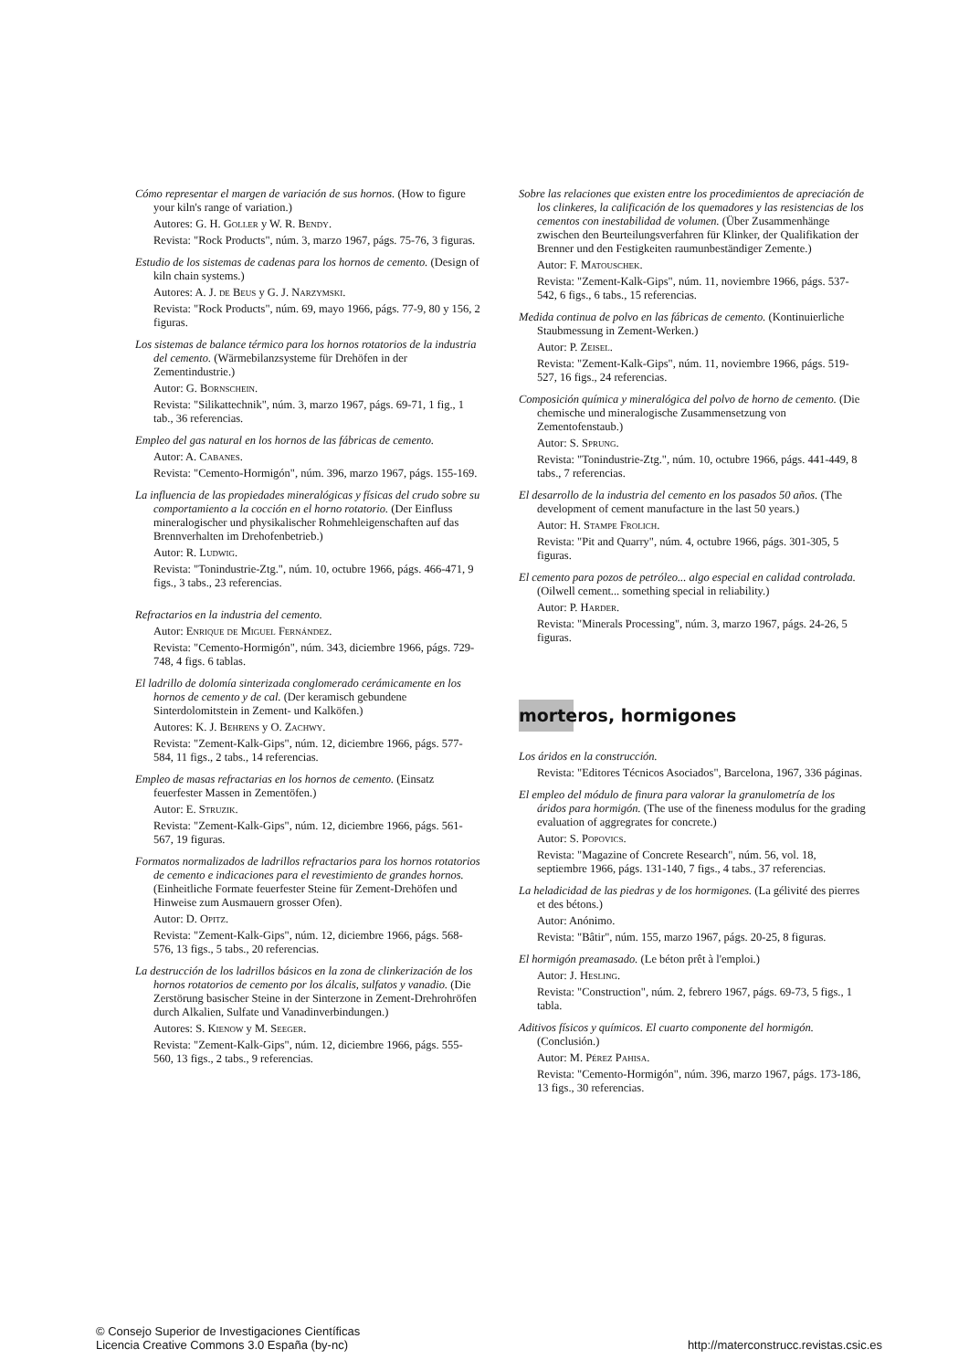Cómo representar el margen de variación de sus hornos. (How to figure your kiln's range of variation.)
Autores: G. H. Goller y W. R. Bendy.
Revista: "Rock Products", núm. 3, marzo 1967, págs. 75-76, 3 figuras.
Estudio de los sistemas de cadenas para los hornos de cemento. (Design of kiln chain systems.)
Autores: A. J. de Beus y G. J. Narzymski.
Revista: "Rock Products", núm. 69, mayo 1966, págs. 77-9, 80 y 156, 2 figuras.
Los sistemas de balance térmico para los hornos rotatorios de la industria del cemento. (Wärmebilanzsysteme für Drehöfen in der Zementindustrie.)
Autor: G. Bornschein.
Revista: "Silikattechnik", núm. 3, marzo 1967, págs. 69-71, 1 fig., 1 tab., 36 referencias.
Empleo del gas natural en los hornos de las fábricas de cemento.
Autor: A. Cabanes.
Revista: "Cemento-Hormigón", núm. 396, marzo 1967, págs. 155-169.
La influencia de las propiedades mineralógicas y físicas del crudo sobre su comportamiento a la cocción en el horno rotatorio. (Der Einfluss mineralogischer und physikalischer Rohmehleigenschaften auf das Brennverhalten im Drehofenbetrieb.)
Autor: R. Ludwig.
Revista: "Tonindustrie-Ztg.", núm. 10, octubre 1966, págs. 466-471, 9 figs., 3 tabs., 23 referencias.
Refractarios en la industria del cemento.
Autor: Enrique de Miguel Fernández.
Revista: "Cemento-Hormigón", núm. 343, diciembre 1966, págs. 729-748, 4 figs. 6 tablas.
El ladrillo de dolomía sinterizada conglomerado cerámicamente en los hornos de cemento y de cal. (Der keramisch gebundene Sinterdolomitstein in Zement- und Kalköfen.)
Autores: K. J. Behrens y O. Zachwy.
Revista: "Zement-Kalk-Gips", núm. 12, diciembre 1966, págs. 577-584, 11 figs., 2 tabs., 14 referencias.
Empleo de masas refractarias en los hornos de cemento. (Einsatz feuerfester Massen in Zementöfen.)
Autor: E. Struzik.
Revista: "Zement-Kalk-Gips", núm. 12, diciembre 1966, págs. 561-567, 19 figuras.
Formatos normalizados de ladrillos refractarios para los hornos rotatorios de cemento e indicaciones para el revestimiento de grandes hornos. (Einheitliche Formate feuerfester Steine für Zement-Drehöfen und Hinweise zum Ausmauern grosser Ofen).
Autor: D. Opitz.
Revista: "Zement-Kalk-Gips", núm. 12, diciembre 1966, págs. 568-576, 13 figs., 5 tabs., 20 referencias.
La destrucción de los ladrillos básicos en la zona de clinkerización de los hornos rotatorios de cemento por los álcalis, sulfatos y vanadio. (Die Zerstörung basischer Steine in der Sinterzone in Zement-Drehrohröfen durch Alkalien, Sulfate und Vanadinverbindungen.)
Autores: S. Kienow y M. Seeger.
Revista: "Zement-Kalk-Gips", núm. 12, diciembre 1966, págs. 555-560, 13 figs., 2 tabs., 9 referencias.
Sobre las relaciones que existen entre los procedimientos de apreciación de los clinkeres, la calificación de los quemadores y las resistencias de los cementos con inestabilidad de volumen. (Über Zusammenhänge zwischen den Beurteilungsverfahren für Klinker, der Qualifikation der Brenner und den Festigkeiten raumunbeständiger Zemente.)
Autor: F. Matouschek.
Revista: "Zement-Kalk-Gips", núm. 11, noviembre 1966, págs. 537-542, 6 figs., 6 tabs., 15 referencias.
Medida continua de polvo en las fábricas de cemento. (Kontinuierliche Staubmessung in Zement-Werken.)
Autor: P. Zeisel.
Revista: "Zement-Kalk-Gips", núm. 11, noviembre 1966, págs. 519-527, 16 figs., 24 referencias.
Composición química y mineralógica del polvo de horno de cemento. (Die chemische und mineralogische Zusammensetzung von Zementofenstaub.)
Autor: S. Sprung.
Revista: "Tonindustrie-Ztg.", núm. 10, octubre 1966, págs. 441-449, 8 tabs., 7 referencias.
El desarrollo de la industria del cemento en los pasados 50 años. (The development of cement manufacture in the last 50 years.)
Autor: H. Stampe Frolich.
Revista: "Pit and Quarry", núm. 4, octubre 1966, págs. 301-305, 5 figuras.
El cemento para pozos de petróleo... algo especial en calidad controlada. (Oilwell cement... something special in reliability.)
Autor: P. Harder.
Revista: "Minerals Processing", núm. 3, marzo 1967, págs. 24-26, 5 figuras.
morteros, hormigones
Los áridos en la construcción.
Revista: "Editores Técnicos Asociados", Barcelona, 1967, 336 páginas.
El empleo del módulo de finura para valorar la granulometría de los áridos para hormigón. (The use of the fineness modulus for the grading evaluation of aggregrates for concrete.)
Autor: S. Popovics.
Revista: "Magazine of Concrete Research", núm. 56, vol. 18, septiembre 1966, págs. 131-140, 7 figs., 4 tabs., 37 referencias.
La heladicidad de las piedras y de los hormigones. (La gélivité des pierres et des bétons.)
Autor: Anónimo.
Revista: "Bâtir", núm. 155, marzo 1967, págs. 20-25, 8 figuras.
El hormigón preamasado. (Le béton prêt à l'emploi.)
Autor: J. Hesling.
Revista: "Construction", núm. 2, febrero 1967, págs. 69-73, 5 figs., 1 tabla.
Aditivos físicos y químicos. El cuarto componente del hormigón. (Conclusión.)
Autor: M. Pérez Pahisa.
Revista: "Cemento-Hormigón", núm. 396, marzo 1967, págs. 173-186, 13 figs., 30 referencias.
© Consejo Superior de Investigaciones Científicas
Licencia Creative Commons 3.0 España (by-nc)
http://materconstrucc.revistas.csic.es